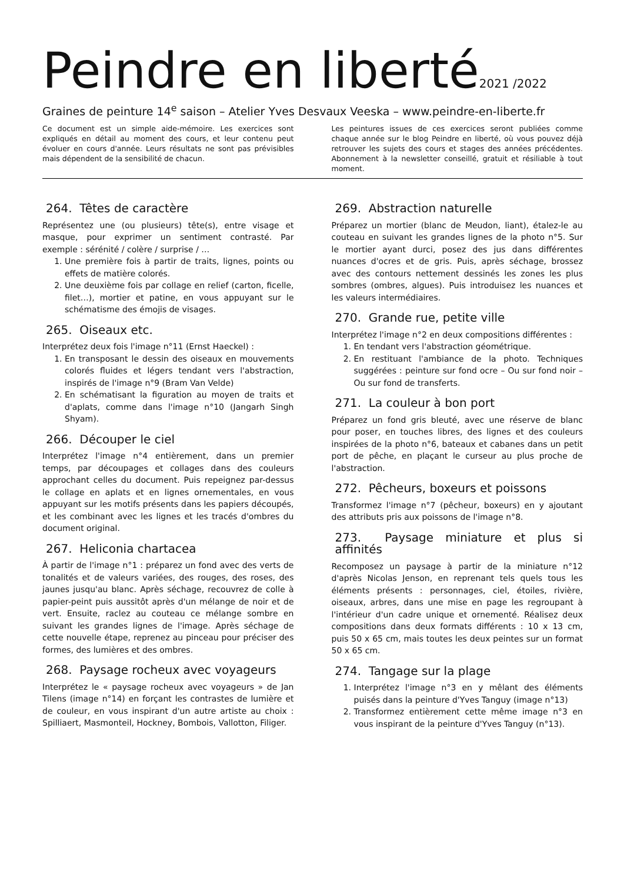Peindre en liberté2021 /2022
Graines de peinture 14<sup>e</sup> saison – Atelier Yves Desvaux Veeska – www.peindre-en-liberte.fr
Ce document est un simple aide-mémoire. Les exercices sont expliqués en détail au moment des cours, et leur contenu peut évoluer en cours d'année. Leurs résultats ne sont pas prévisibles mais dépendent de la sensibilité de chacun.
Les peintures issues de ces exercices seront publiées comme chaque année sur le blog Peindre en liberté, où vous pouvez déjà retrouver les sujets des cours et stages des années précédentes. Abonnement à la newsletter conseillé, gratuit et résiliable à tout moment.
264. Têtes de caractère
Représentez une (ou plusieurs) tête(s), entre visage et masque, pour exprimer un sentiment contrasté. Par exemple : sérénité / colère / surprise / …
1. Une première fois à partir de traits, lignes, points ou effets de matière colorés.
2. Une deuxième fois par collage en relief (carton, ficelle, filet…), mortier et patine, en vous appuyant sur le schématisme des émojis de visages.
265. Oiseaux etc.
Interprétez deux fois l'image n°11 (Ernst Haeckel) :
1. En transposant le dessin des oiseaux en mouvements colorés fluides et légers tendant vers l'abstraction, inspirés de l'image n°9 (Bram Van Velde)
2. En schématisant la figuration au moyen de traits et d'aplats, comme dans l'image n°10 (Jangarh Singh Shyam).
266. Découper le ciel
Interprétez l'image n°4 entièrement, dans un premier temps, par découpages et collages dans des couleurs approchant celles du document. Puis repeignez par-dessus le collage en aplats et en lignes ornementales, en vous appuyant sur les motifs présents dans les papiers découpés, et les combinant avec les lignes et les tracés d'ombres du document original.
267. Heliconia chartacea
À partir de l'image n°1 : préparez un fond avec des verts de tonalités et de valeurs variées, des rouges, des roses, des jaunes jusqu'au blanc. Après séchage, recouvrez de colle à papier-peint puis aussitôt après d'un mélange de noir et de vert. Ensuite, raclez au couteau ce mélange sombre en suivant les grandes lignes de l'image. Après séchage de cette nouvelle étape, reprenez au pinceau pour préciser des formes, des lumières et des ombres.
268. Paysage rocheux avec voyageurs
Interprétez le « paysage rocheux avec voyageurs » de Jan Tilens (image n°14) en forçant les contrastes de lumière et de couleur, en vous inspirant d'un autre artiste au choix : Spilliaert, Masmonteil, Hockney, Bombois, Vallotton, Filiger.
269. Abstraction naturelle
Préparez un mortier (blanc de Meudon, liant), étalez-le au couteau en suivant les grandes lignes de la photo n°5. Sur le mortier ayant durci, posez des jus dans différentes nuances d'ocres et de gris. Puis, après séchage, brossez avec des contours nettement dessinés les zones les plus sombres (ombres, algues). Puis introduisez les nuances et les valeurs intermédiaires.
270. Grande rue, petite ville
Interprétez l'image n°2 en deux compositions différentes :
1. En tendant vers l'abstraction géométrique.
2. En restituant l'ambiance de la photo. Techniques suggérées : peinture sur fond ocre – Ou sur fond noir – Ou sur fond de transferts.
271. La couleur à bon port
Préparez un fond gris bleuté, avec une réserve de blanc pour poser, en touches libres, des lignes et des couleurs inspirées de la photo n°6, bateaux et cabanes dans un petit port de pêche, en plaçant le curseur au plus proche de l'abstraction.
272. Pêcheurs, boxeurs et poissons
Transformez l'image n°7 (pêcheur, boxeurs) en y ajoutant des attributs pris aux poissons de l'image n°8.
273. Paysage miniature et plus si affinités
Recomposez un paysage à partir de la miniature n°12 d'après Nicolas Jenson, en reprenant tels quels tous les éléments présents : personnages, ciel, étoiles, rivière, oiseaux, arbres, dans une mise en page les regroupant à l'intérieur d'un cadre unique et ornementé. Réalisez deux compositions dans deux formats différents : 10 x 13 cm, puis 50 x 65 cm, mais toutes les deux peintes sur un format 50 x 65 cm.
274. Tangage sur la plage
1. Interprétez l'image n°3 en y mêlant des éléments puisés dans la peinture d'Yves Tanguy (image n°13)
2. Transformez entièrement cette même image n°3 en vous inspirant de la peinture d'Yves Tanguy (n°13).